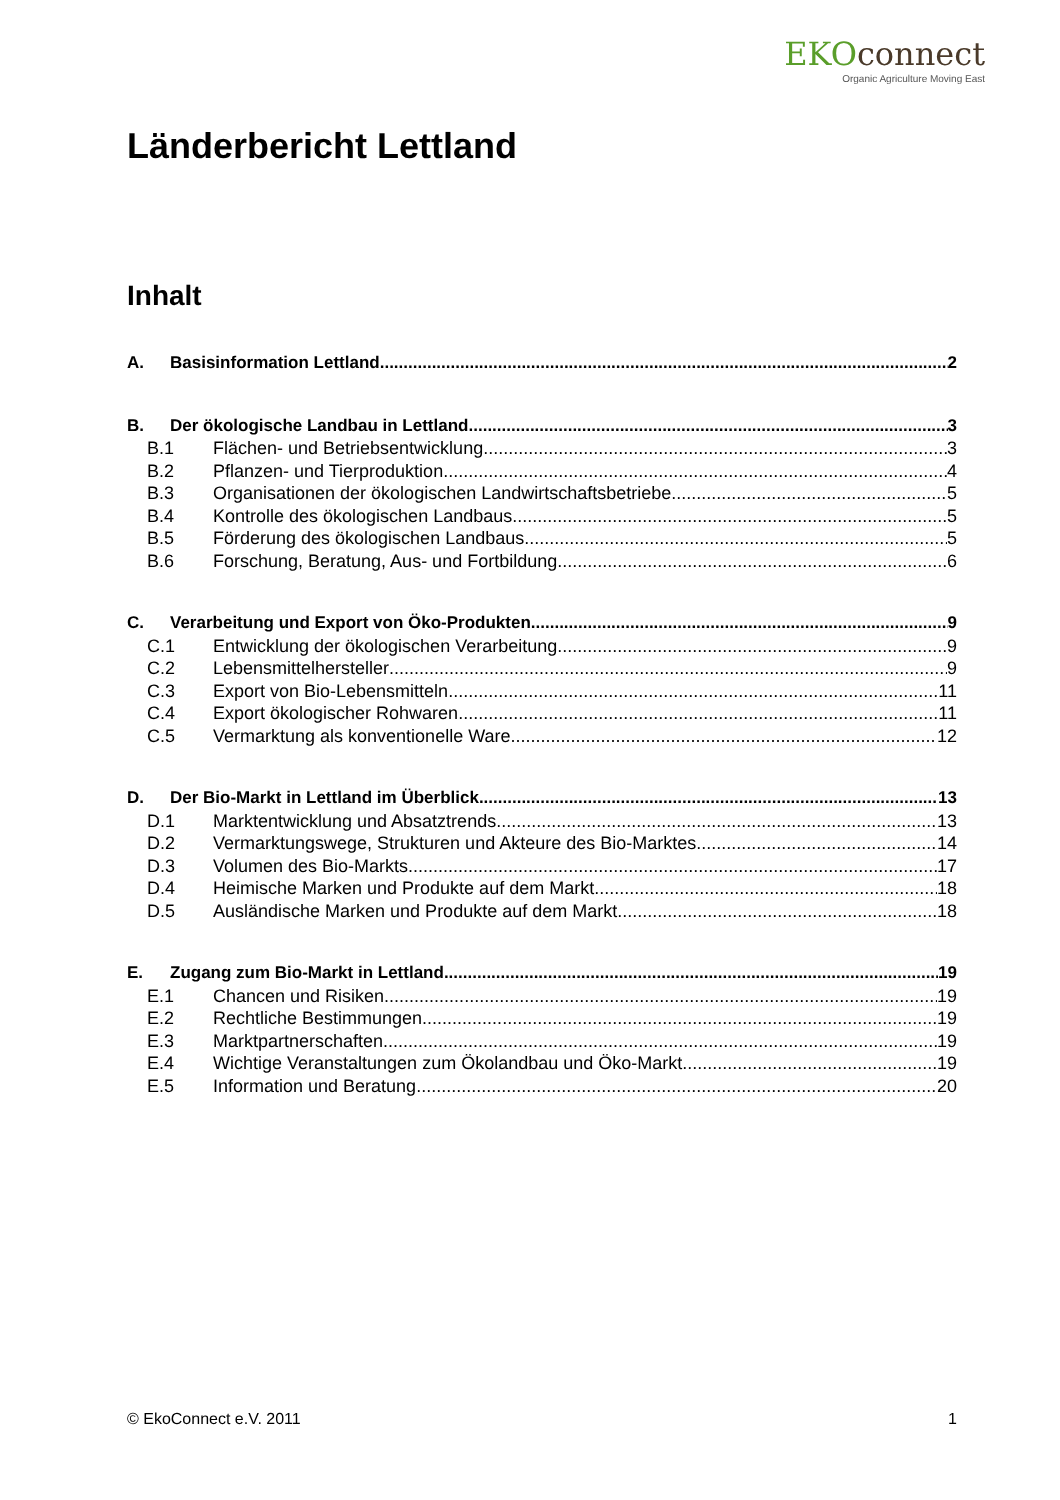EKOconnect
Organic Agriculture Moving East
Länderbericht Lettland
Inhalt
A. Basisinformation Lettland 2
B. Der ökologische Landbau in Lettland 3
B.1 Flächen- und Betriebsentwicklung 3
B.2 Pflanzen- und Tierproduktion 4
B.3 Organisationen der ökologischen Landwirtschaftsbetriebe 5
B.4 Kontrolle des ökologischen Landbaus 5
B.5 Förderung des ökologischen Landbaus 5
B.6 Forschung, Beratung, Aus- und Fortbildung 6
C. Verarbeitung und Export von Öko-Produkten 9
C.1 Entwicklung der ökologischen Verarbeitung 9
C.2 Lebensmittelhersteller 9
C.3 Export von Bio-Lebensmitteln 11
C.4 Export ökologischer Rohwaren 11
C.5 Vermarktung als konventionelle Ware 12
D. Der Bio-Markt in Lettland im Überblick 13
D.1 Marktentwicklung und Absatztrends 13
D.2 Vermarktungswege, Strukturen und Akteure des Bio-Marktes 14
D.3 Volumen des Bio-Markts 17
D.4 Heimische Marken und Produkte auf dem Markt 18
D.5 Ausländische Marken und Produkte auf dem Markt 18
E. Zugang zum Bio-Markt in Lettland 19
E.1 Chancen und Risiken 19
E.2 Rechtliche Bestimmungen 19
E.3 Marktpartnerschaften 19
E.4 Wichtige Veranstaltungen zum Ökolandbau und Öko-Markt 19
E.5 Information und Beratung 20
© EkoConnect e.V. 2011 1